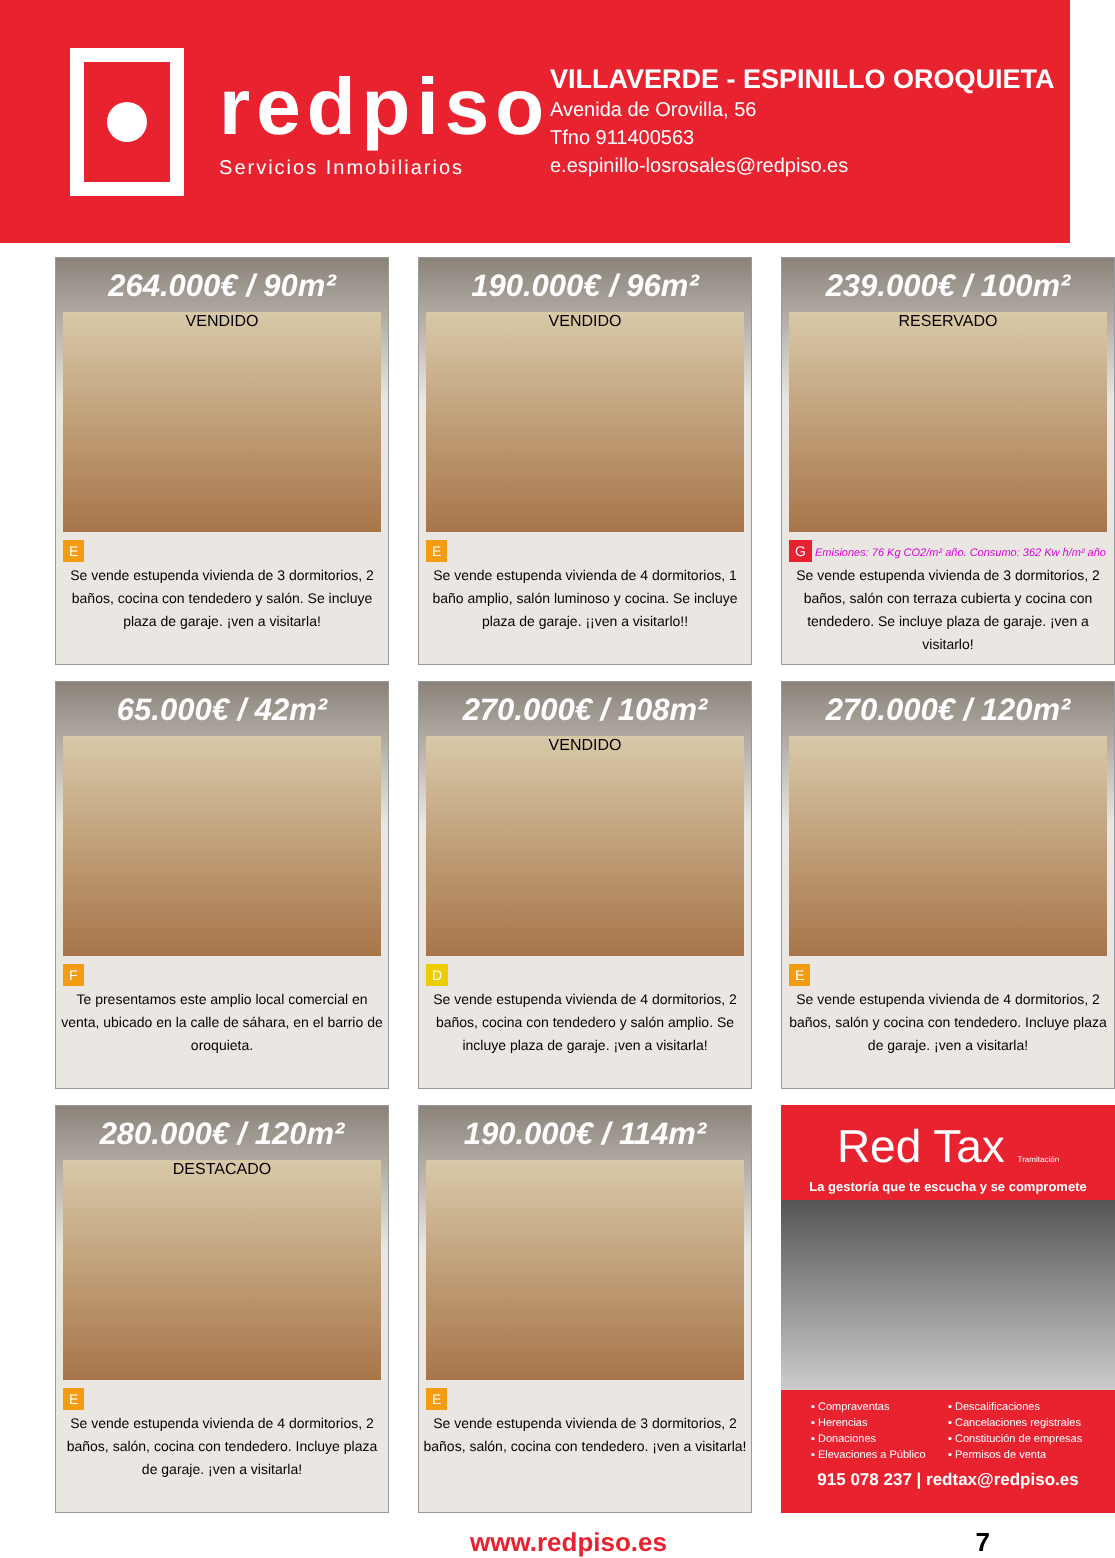redpiso
Servicios Inmobiliarios
VILLAVERDE - ESPINILLO OROQUIETA
Avenida de Orovilla, 56
Tfno 911400563
e.espinillo-losrosales@redpiso.es
264.000€ / 90m²
VENDIDO
E
Se vende estupenda vivienda de 3 dormitorios, 2 baños, cocina con tendedero y salón. Se incluye plaza de garaje. ¡ven a visitarla!
190.000€ / 96m²
VENDIDO
E
Se vende estupenda vivienda de 4 dormitorios, 1 baño amplio, salón luminoso y cocina. Se incluye plaza de garaje. ¡¡ven a visitarlo!!
239.000€ / 100m²
RESERVADO
G Emisiones: 76 Kg CO2/m² año. Consumo: 362 Kw h/m² año
Se vende estupenda vivienda de 3 dormitorios, 2 baños, salón con terraza cubierta y cocina con tendedero. Se incluye plaza de garaje. ¡ven a visitarlo!
65.000€ / 42m²
F
Te presentamos este amplio local comercial en venta, ubicado en la calle de sáhara, en el barrio de oroquieta.
270.000€ / 108m²
VENDIDO
D
Se vende estupenda vivienda de 4 dormitorios, 2 baños, cocina con tendedero y salón amplio. Se incluye plaza de garaje. ¡ven a visitarla!
270.000€ / 120m²
E
Se vende estupenda vivienda de 4 dormitorios, 2 baños, salón y cocina con tendedero. Incluye plaza de garaje. ¡ven a visitarla!
280.000€ / 120m²
DESTACADO
E
Se vende estupenda vivienda de 4 dormitorios, 2 baños, salón, cocina con tendedero. Incluye plaza de garaje. ¡ven a visitarla!
190.000€ / 114m²
E
Se vende estupenda vivienda de 3 dormitorios, 2 baños, salón, cocina con tendedero. ¡ven a visitarla!
Red Tax Tramitación
La gestoría que te escucha y se compromete
▪ Compraventas
▪ Descalificaciones
▪ Herencias
▪ Cancelaciones registrales
▪ Donaciones
▪ Constitución de empresas
▪ Elevaciones a Público
▪ Permisos de venta
915 078 237 | redtax@redpiso.es
www.redpiso.es 7